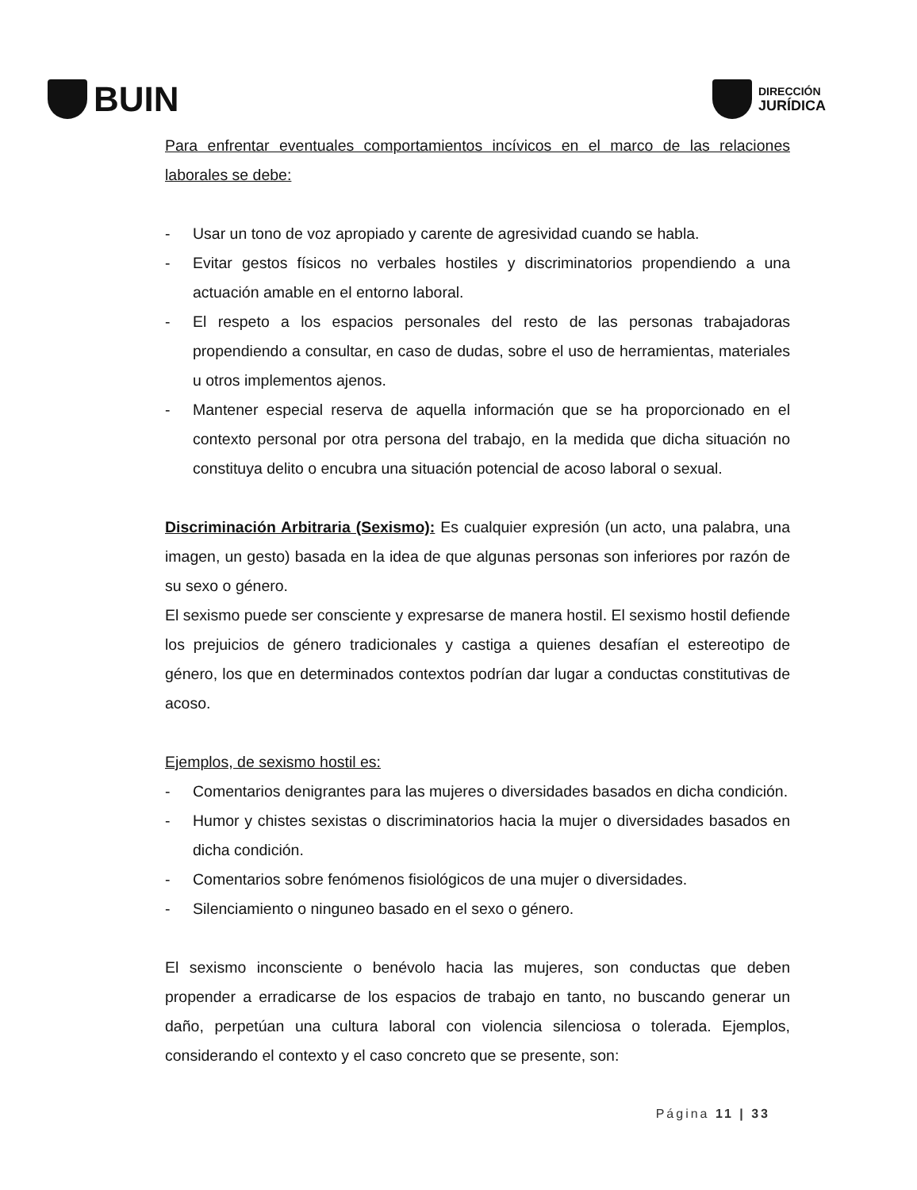BUIN
DIRECCIÓN
JURÍDICA
Para enfrentar eventuales comportamientos incívicos en el marco de las relaciones laborales se debe:
- Usar un tono de voz apropiado y carente de agresividad cuando se habla.
- Evitar gestos físicos no verbales hostiles y discriminatorios propendiendo a una actuación amable en el entorno laboral.
- El respeto a los espacios personales del resto de las personas trabajadoras propendiendo a consultar, en caso de dudas, sobre el uso de herramientas, materiales u otros implementos ajenos.
- Mantener especial reserva de aquella información que se ha proporcionado en el contexto personal por otra persona del trabajo, en la medida que dicha situación no constituya delito o encubra una situación potencial de acoso laboral o sexual.
Discriminación Arbitraria (Sexismo): Es cualquier expresión (un acto, una palabra, una imagen, un gesto) basada en la idea de que algunas personas son inferiores por razón de su sexo o género.
El sexismo puede ser consciente y expresarse de manera hostil. El sexismo hostil defiende los prejuicios de género tradicionales y castiga a quienes desafían el estereotipo de género, los que en determinados contextos podrían dar lugar a conductas constitutivas de acoso.
Ejemplos, de sexismo hostil es:
- Comentarios denigrantes para las mujeres o diversidades basados en dicha condición.
- Humor y chistes sexistas o discriminatorios hacia la mujer o diversidades basados en dicha condición.
- Comentarios sobre fenómenos fisiológicos de una mujer o diversidades.
- Silenciamiento o ninguneo basado en el sexo o género.
El sexismo inconsciente o benévolo hacia las mujeres, son conductas que deben propender a erradicarse de los espacios de trabajo en tanto, no buscando generar un daño, perpetúan una cultura laboral con violencia silenciosa o tolerada. Ejemplos, considerando el contexto y el caso concreto que se presente, son:
Página 11 | 33